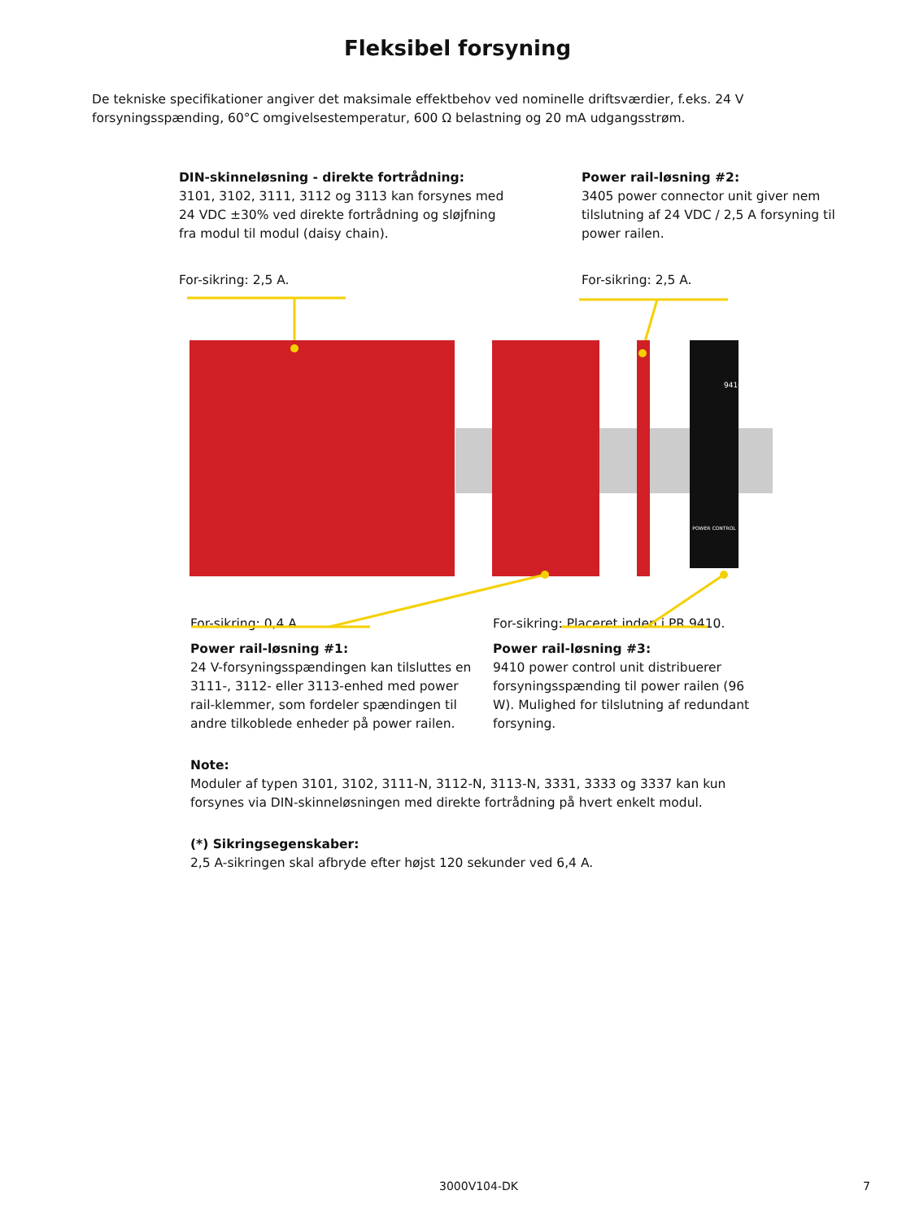Fleksibel forsyning
De tekniske specifikationer angiver det maksimale effektbehov ved nominelle driftsværdier, f.eks. 24 V forsyningsspænding, 60°C omgivelsestemperatur, 600 Ω belastning og 20 mA udgangsstrøm.
DIN-skinneløsning - direkte fortrådning:
3101, 3102, 3111, 3112 og 3113 kan forsynes med 24 VDC ±30% ved direkte fortrådning og sløjfning fra modul til modul (daisy chain).
For-sikring: 2,5 A.
Power rail-løsning #2:
3405 power connector unit giver nem tilslutning af 24 VDC / 2,5 A forsyning til power railen.
For-sikring: 2,5 A.
POWER CONTROL
9410
For-sikring: 0,4 A.
Power rail-løsning #1:
24 V-forsyningsspændingen kan tilsluttes en 3111-, 3112- eller 3113-enhed med power rail-klemmer, som fordeler spændingen til andre tilkoblede enheder på power railen.
For-sikring: Placeret inden i PR 9410.
Power rail-løsning #3:
9410 power control unit distribuerer forsyningsspænding til power railen (96 W). Mulighed for tilslutning af redundant forsyning.
Note:
Moduler af typen 3101, 3102, 3111-N, 3112-N, 3113-N, 3331, 3333 og 3337 kan kun forsynes via DIN-skinneløsningen med direkte fortrådning på hvert enkelt modul.
(*) Sikringsegenskaber:
2,5 A-sikringen skal afbryde efter højst 120 sekunder ved 6,4 A.
3000V104-DK 7